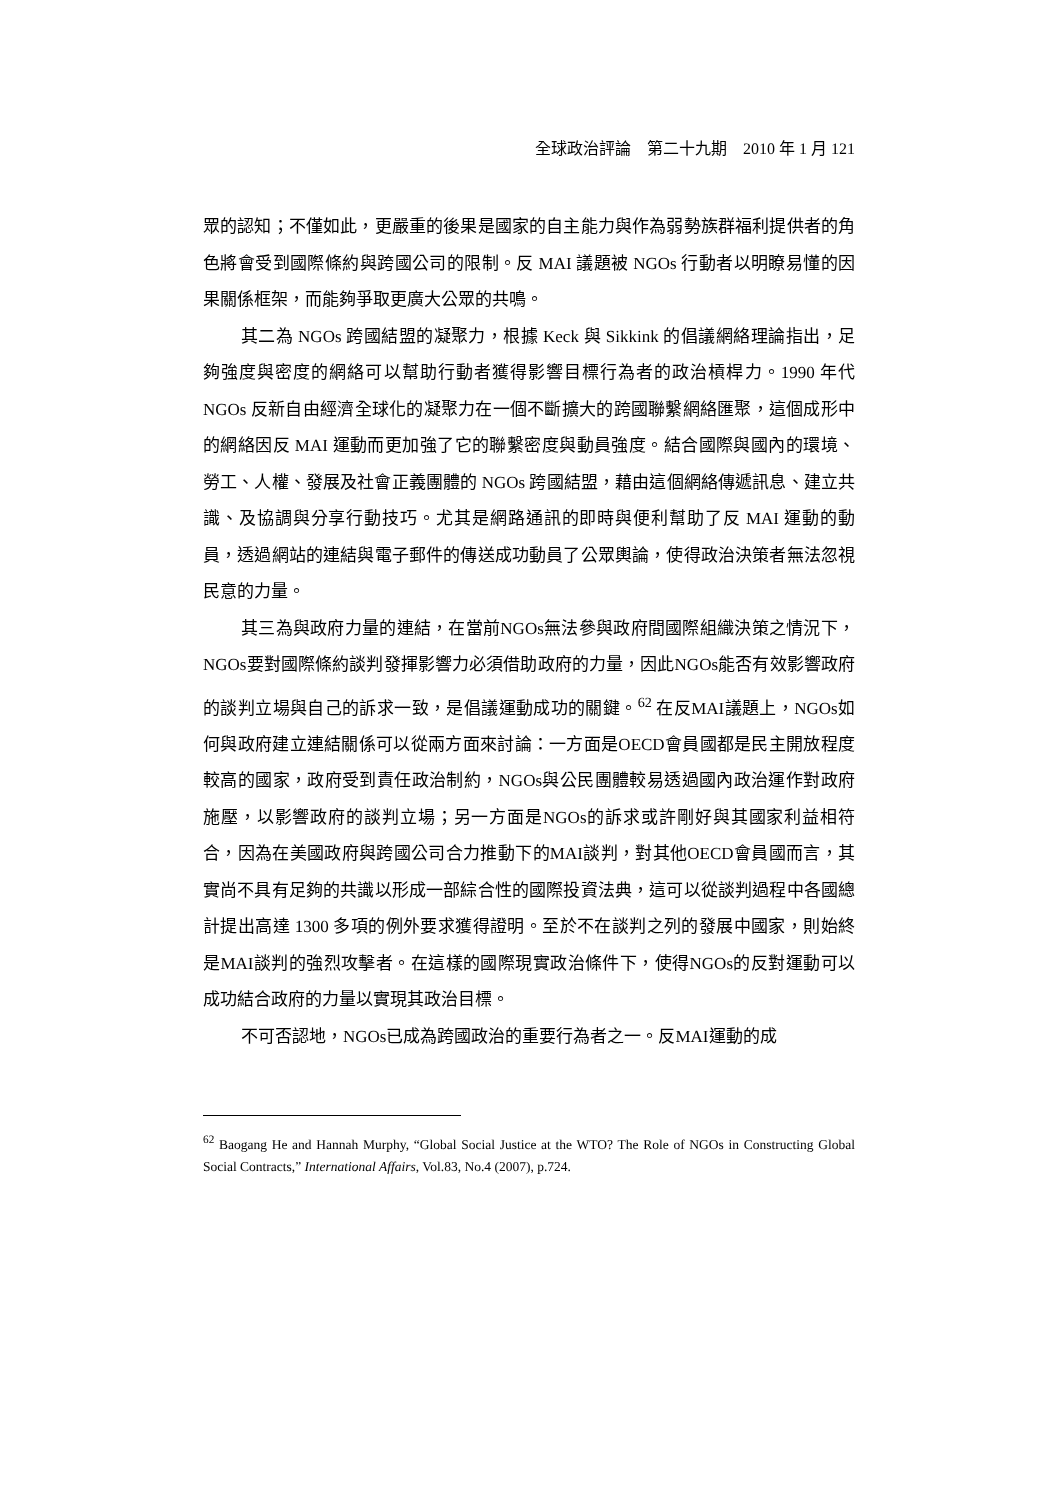全球政治評論　第二十九期　2010 年 1 月 121
眾的認知；不僅如此，更嚴重的後果是國家的自主能力與作為弱勢族群福利提供者的角色將會受到國際條約與跨國公司的限制。反 MAI 議題被 NGOs 行動者以明瞭易懂的因果關係框架，而能夠爭取更廣大公眾的共鳴。
其二為 NGOs 跨國結盟的凝聚力，根據 Keck 與 Sikkink 的倡議網絡理論指出，足夠強度與密度的網絡可以幫助行動者獲得影響目標行為者的政治槓桿力。1990 年代 NGOs 反新自由經濟全球化的凝聚力在一個不斷擴大的跨國聯繫網絡匯聚，這個成形中的網絡因反 MAI 運動而更加強了它的聯繫密度與動員強度。結合國際與國內的環境、勞工、人權、發展及社會正義團體的 NGOs 跨國結盟，藉由這個網絡傳遞訊息、建立共識、及協調與分享行動技巧。尤其是網路通訊的即時與便利幫助了反 MAI 運動的動員，透過網站的連結與電子郵件的傳送成功動員了公眾輿論，使得政治決策者無法忽視民意的力量。
其三為與政府力量的連結，在當前NGOs無法參與政府間國際組織決策之情況下，NGOs要對國際條約談判發揮影響力必須借助政府的力量，因此NGOs能否有效影響政府的談判立場與自己的訴求一致，是倡議運動成功的關鍵。<sup>62</sup> 在反MAI議題上，NGOs如何與政府建立連結關係可以從兩方面來討論：一方面是OECD會員國都是民主開放程度較高的國家，政府受到責任政治制約，NGOs與公民團體較易透過國內政治運作對政府施壓，以影響政府的談判立場；另一方面是NGOs的訴求或許剛好與其國家利益相符合，因為在美國政府與跨國公司合力推動下的MAI談判，對其他OECD會員國而言，其實尚不具有足夠的共識以形成一部綜合性的國際投資法典，這可以從談判過程中各國總計提出高達 1300 多項的例外要求獲得證明。至於不在談判之列的發展中國家，則始終是MAI談判的強烈攻擊者。在這樣的國際現實政治條件下，使得NGOs的反對運動可以成功結合政府的力量以實現其政治目標。
不可否認地，NGOs已成為跨國政治的重要行為者之一。反MAI運動的成
<sup>62</sup> Baogang He and Hannah Murphy, “Global Social Justice at the WTO? The Role of NGOs in Constructing Global Social Contracts,” International Affairs, Vol.83, No.4 (2007), p.724.